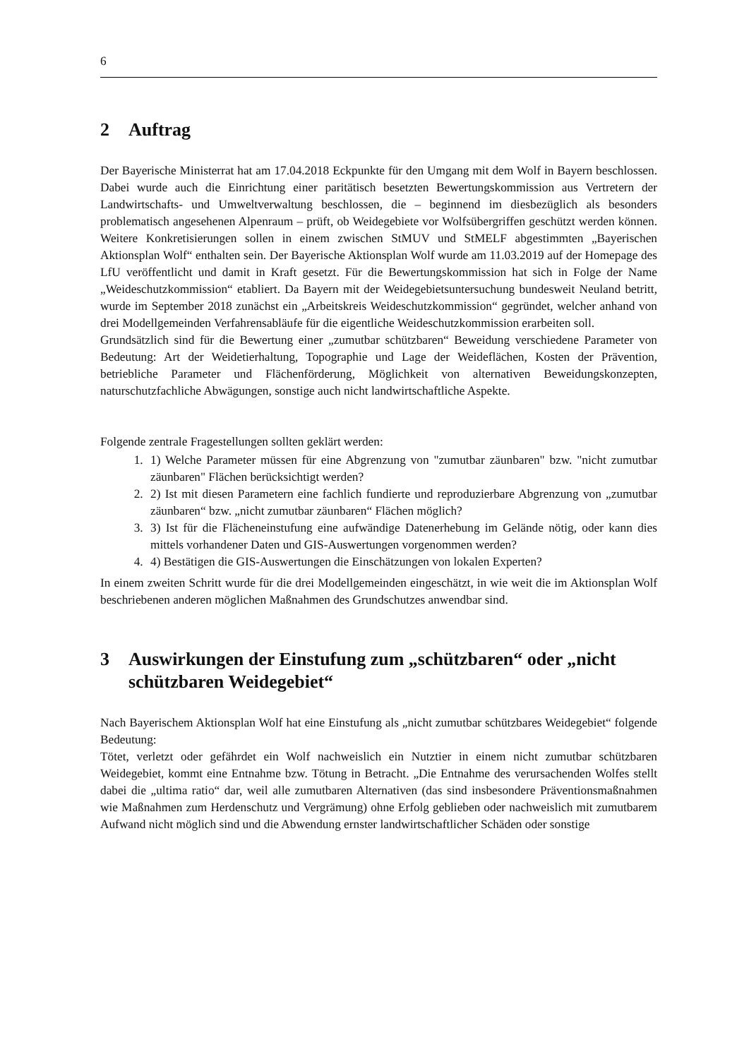6
2 Auftrag
Der Bayerische Ministerrat hat am 17.04.2018 Eckpunkte für den Umgang mit dem Wolf in Bayern beschlossen. Dabei wurde auch die Einrichtung einer paritätisch besetzten Bewertungskommission aus Vertretern der Landwirtschafts- und Umweltverwaltung beschlossen, die – beginnend im diesbezüglich als besonders problematisch angesehenen Alpenraum – prüft, ob Weidegebiete vor Wolfsübergriffen geschützt werden können. Weitere Konkretisierungen sollen in einem zwischen StMUV und StMELF abgestimmten „Bayerischen Aktionsplan Wolf“ enthalten sein. Der Bayerische Aktionsplan Wolf wurde am 11.03.2019 auf der Homepage des LfU veröffentlicht und damit in Kraft gesetzt. Für die Bewertungskommission hat sich in Folge der Name „Weideschutzkommission“ etabliert. Da Bayern mit der Weidegebietsuntersuchung bundesweit Neuland betritt, wurde im September 2018 zunächst ein „Arbeitskreis Weideschutzkommission“ gegründet, welcher anhand von drei Modellgemeinden Verfahrensabläufe für die eigentliche Weideschutzkommission erarbeiten soll.
Grundsätzlich sind für die Bewertung einer „zumutbar schützbaren“ Beweidung verschiedene Parameter von Bedeutung: Art der Weidetierhaltung, Topographie und Lage der Weideflächen, Kosten der Prävention, betriebliche Parameter und Flächenförderung, Möglichkeit von alternativen Beweidungskonzepten, naturschutzfachliche Abwägungen, sonstige auch nicht landwirtschaftliche Aspekte.
Folgende zentrale Fragestellungen sollten geklärt werden:
1. 1) Welche Parameter müssen für eine Abgrenzung von "zumutbar zäunbaren" bzw. "nicht zumutbar zäunbaren" Flächen berücksichtigt werden?
2. 2) Ist mit diesen Parametern eine fachlich fundierte und reproduzierbare Abgrenzung von „zumutbar zäunbaren“ bzw. „nicht zumutbar zäunbaren“ Flächen möglich?
3. 3) Ist für die Flächeneinstufung eine aufwändige Datenerhebung im Gelände nötig, oder kann dies mittels vorhandener Daten und GIS-Auswertungen vorgenommen werden?
4. 4) Bestätigen die GIS-Auswertungen die Einschätzungen von lokalen Experten?
In einem zweiten Schritt wurde für die drei Modellgemeinden eingeschätzt, in wie weit die im Aktionsplan Wolf beschriebenen anderen möglichen Maßnahmen des Grundschutzes anwendbar sind.
3 Auswirkungen der Einstufung zum „schützbaren“ oder „nicht schützbaren Weidegebiet“
Nach Bayerischem Aktionsplan Wolf hat eine Einstufung als „nicht zumutbar schützbares Weidegebiet“ folgende Bedeutung:
Tötet, verletzt oder gefährdet ein Wolf nachweislich ein Nutztier in einem nicht zumutbar schützbaren Weidegebiet, kommt eine Entnahme bzw. Tötung in Betracht. „Die Entnahme des verursachenden Wolfes stellt dabei die „ultima ratio“ dar, weil alle zumutbaren Alternativen (das sind insbesondere Präventionsmaßnahmen wie Maßnahmen zum Herdenschutz und Vergrämung) ohne Erfolg geblieben oder nachweislich mit zumutbarem Aufwand nicht möglich sind und die Abwendung ernster landwirtschaftlicher Schäden oder sonstige